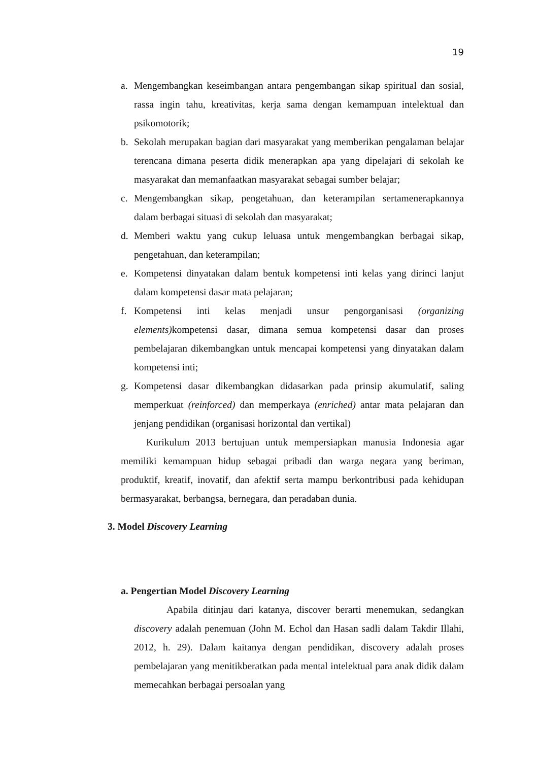19
a. Mengembangkan keseimbangan antara pengembangan sikap spiritual dan sosial, rassa ingin tahu, kreativitas, kerja sama dengan kemampuan intelektual dan psikomotorik;
b. Sekolah merupakan bagian dari masyarakat yang memberikan pengalaman belajar terencana dimana peserta didik menerapkan apa yang dipelajari di sekolah ke masyarakat dan memanfaatkan masyarakat sebagai sumber belajar;
c. Mengembangkan sikap, pengetahuan, dan keterampilan sertamenerapkannya dalam berbagai situasi di sekolah dan masyarakat;
d. Memberi waktu yang cukup leluasa untuk mengembangkan berbagai sikap, pengetahuan, dan keterampilan;
e. Kompetensi dinyatakan dalam bentuk kompetensi inti kelas yang dirinci lanjut dalam kompetensi dasar mata pelajaran;
f. Kompetensi inti kelas menjadi unsur pengorganisasi (organizing elements) kompetensi dasar, dimana semua kompetensi dasar dan proses pembelajaran dikembangkan untuk mencapai kompetensi yang dinyatakan dalam kompetensi inti;
g. Kompetensi dasar dikembangkan didasarkan pada prinsip akumulatif, saling memperkuat (reinforced) dan memperkaya (enriched) antar mata pelajaran dan jenjang pendidikan (organisasi horizontal dan vertikal)
Kurikulum 2013 bertujuan untuk mempersiapkan manusia Indonesia agar memiliki kemampuan hidup sebagai pribadi dan warga negara yang beriman, produktif, kreatif, inovatif, dan afektif serta mampu berkontribusi pada kehidupan bermasyarakat, berbangsa, bernegara, dan peradaban dunia.
3. Model Discovery Learning
a. Pengertian Model Discovery Learning
Apabila ditinjau dari katanya, discover berarti menemukan, sedangkan discovery adalah penemuan (John M. Echol dan Hasan sadli dalam Takdir Illahi, 2012, h. 29). Dalam kaitanya dengan pendidikan, discovery adalah proses pembelajaran yang menitikberatkan pada mental intelektual para anak didik dalam memecahkan berbagai persoalan yang